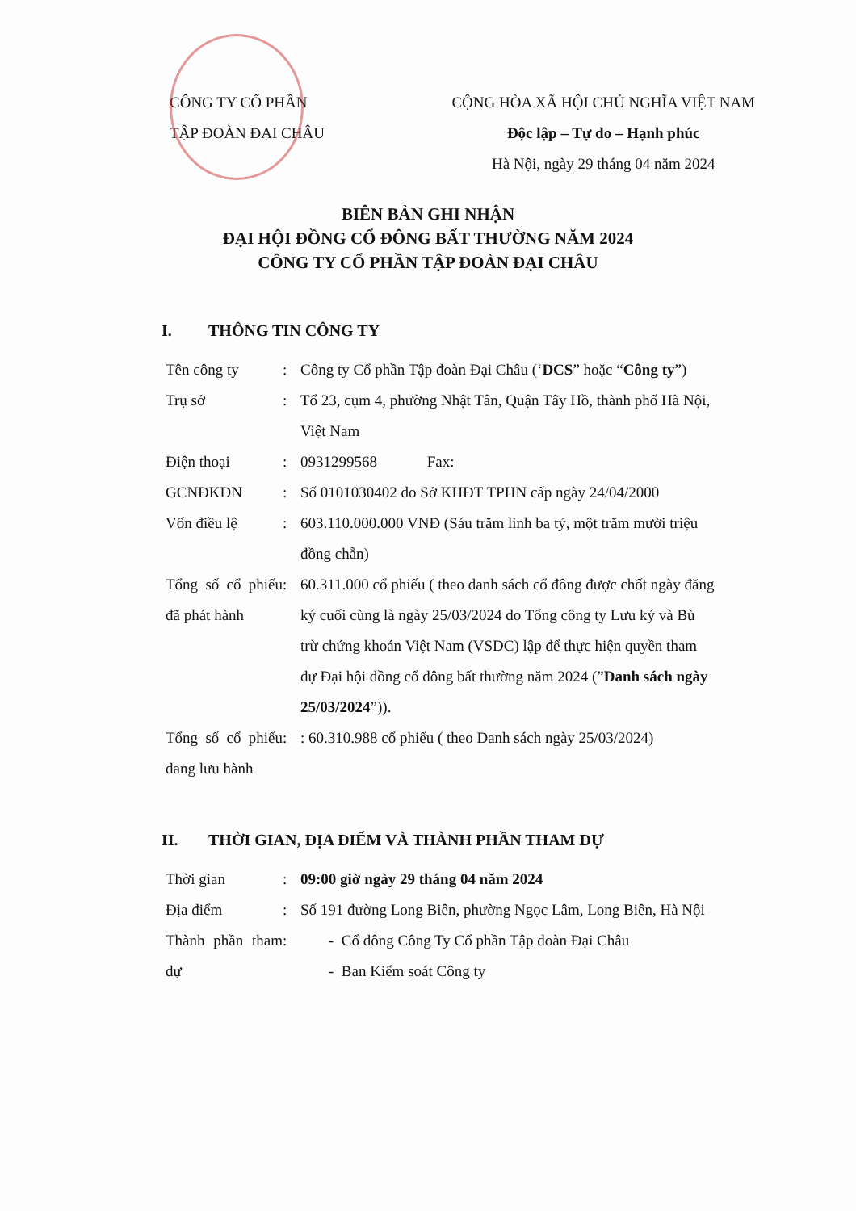CÔNG TY CỔ PHẦN
TẬP ĐOÀN ĐẠI CHÂU
CỘNG HÒA XÃ HỘI CHỦ NGHĨA VIỆT NAM
Độc lập – Tự do – Hạnh phúc
Hà Nội, ngày 29 tháng 04 năm 2024
BIÊN BẢN GHI NHẬN
ĐẠI HỘI ĐỒNG CỔ ĐÔNG BẤT THƯỜNG NĂM 2024
CÔNG TY CỔ PHẦN TẬP ĐOÀN ĐẠI CHÂU
I. THÔNG TIN CÔNG TY
| Tên công ty | : | Công ty Cổ phần Tập đoàn Đại Châu (‘ DCS ” hoặc “ Công ty ”) |
| Trụ sở | : | Tổ 23, cụm 4, phường Nhật Tân, Quận Tây Hồ, thành phố Hà Nội, Việt Nam |
| Điện thoại | : | 0931299568 Fax: |
| GCNĐKDN | : | Số 0101030402 do Sở KHĐT TPHN cấp ngày 24/04/2000 |
| Vốn điều lệ | : | 603.110.000.000 VNĐ (Sáu trăm linh ba tỷ, một trăm mười triệu đồng chẵn) |
| Tổng số cổ phiếu đã phát hành | : | 60.311.000 cổ phiếu ( theo danh sách cổ đông được chốt ngày đăng ký cuối cùng là ngày 25/03/2024 do Tổng công ty Lưu ký và Bù trừ chứng khoán Việt Nam (VSDC) lập để thực hiện quyền tham dự Đại hội đồng cổ đông bất thường năm 2024 (” Danh sách ngày 25/03/2024 ”)). |
| Tổng số cổ phiếu đang lưu hành | : | : 60.310.988 cổ phiếu ( theo Danh sách ngày 25/03/2024) |
II. THỜI GIAN, ĐỊA ĐIỂM VÀ THÀNH PHẦN THAM DỰ
| Thời gian | : | 09:00 giờ ngày 29 tháng 04 năm 2024 |
| Địa điểm | : | Số 191 đường Long Biên, phường Ngọc Lâm, Long Biên, Hà Nội |
| Thành phần tham dự | : | - Cổ đông Công Ty Cổ phần Tập đoàn Đại Châu - Ban Kiểm soát Công ty |